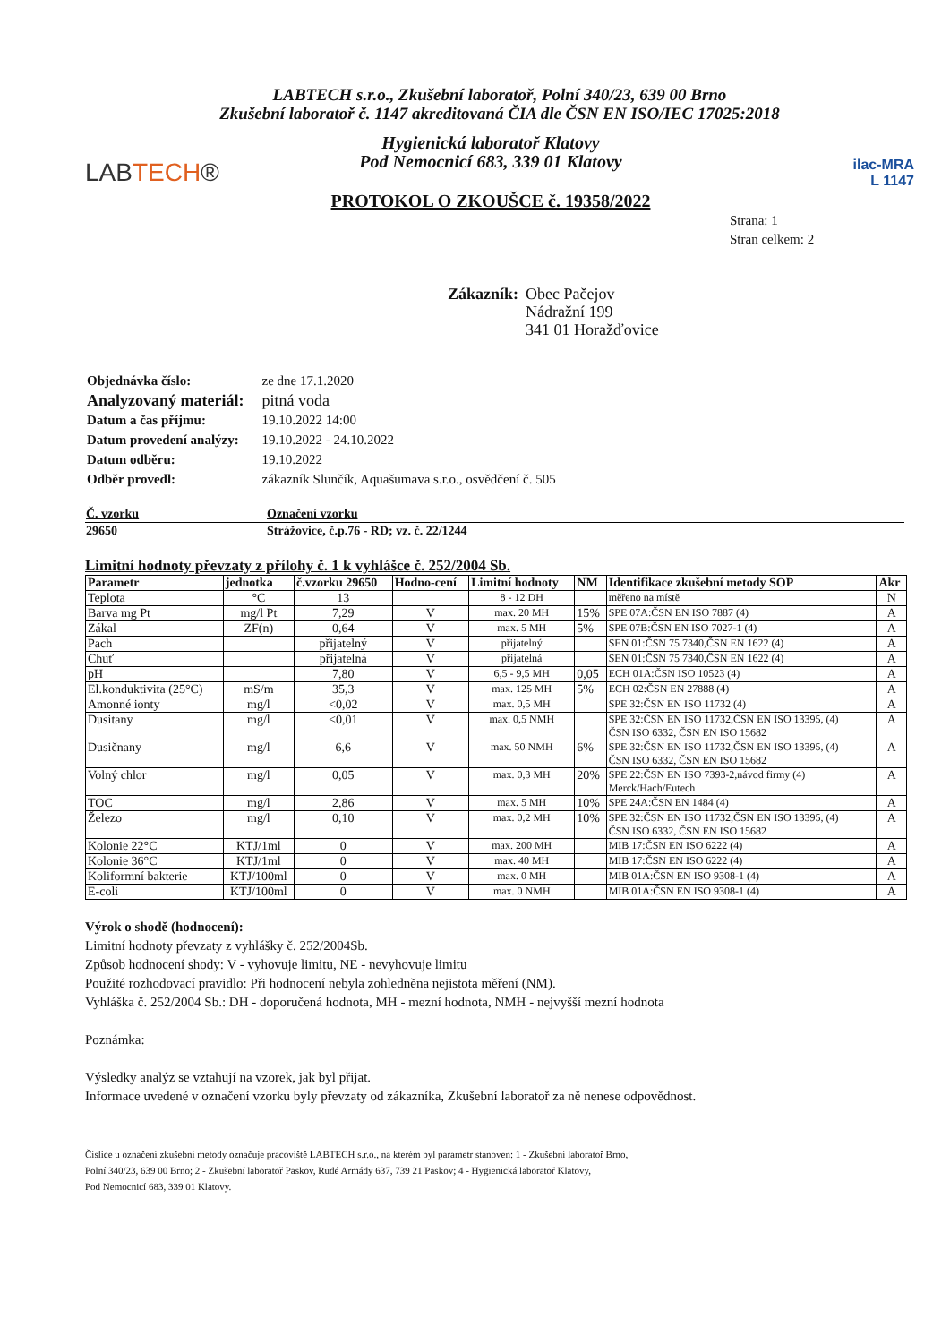LABTECH s.r.o., Zkušební laboratoř, Polní 340/23, 639 00 Brno
Zkušební laboratoř č. 1147 akreditovaná ČIA dle ČSN EN ISO/IEC 17025:2018
LABTECH®
Hygienická laboratoř Klatovy
Pod Nemocnicí 683, 339 01 Klatovy
PROTOKOL O ZKOUŠCE č. 19358/2022
ilac-MRA
L 1147
Strana: 1
Stran celkem: 2
Zákazník: Obec Pačejov
Nádražní 199
341 01 Horažďovice
| Objednávka číslo: | ze dne 17.1.2020 |
| Analyzovaný materiál: | pitná voda |
| Datum a čas příjmu: | 19.10.2022 14:00 |
| Datum provedení analýzy: | 19.10.2022 - 24.10.2022 |
| Datum odběru: | 19.10.2022 |
| Odběr provedl: | zákazník Slunčík, Aquašumava s.r.o., osvědčení č. 505 |
| Č. vzorku | Označení vzorku |
| --- | --- |
| 29650 | Strážovice, č.p.76 - RD; vz. č. 22/1244 |
Limitní hodnoty převzaty z přílohy č. 1 k vyhlášce č. 252/2004 Sb.
| Parametr | jednotka | č.vzorku 29650 | Hodno-cení | Limitní hodnoty | NM | Identifikace zkušební metody SOP | Akr |
| --- | --- | --- | --- | --- | --- | --- | --- |
| Teplota | °C | 13 | | 8 - 12 DH | | měřeno na místě | N |
| Barva mg Pt | mg/l Pt | 7,29 | V | max. 20 MH | 15% | SPE 07A:ČSN EN ISO 7887 (4) | A |
| Zákal | ZF(n) | 0,64 | V | max. 5 MH | 5% | SPE 07B:ČSN EN ISO 7027-1 (4) | A |
| Pach | | přijatelný | V | přijatelný | | SEN 01:ČSN 75 7340,ČSN EN 1622 (4) | A |
| Chuť | | přijatelná | V | přijatelná | | SEN 01:ČSN 75 7340,ČSN EN 1622 (4) | A |
| pH | | 7,80 | V | 6,5 - 9,5 MH | 0,05 | ECH 01A:ČSN ISO 10523 (4) | A |
| El.konduktivita (25°C) | mS/m | 35,3 | V | max. 125 MH | 5% | ECH 02:ČSN EN 27888 (4) | A |
| Amonné ionty | mg/l | <0,02 | V | max. 0,5 MH | | SPE 32:ČSN EN ISO 11732 (4) | A |
| Dusitany | mg/l | <0,01 | V | max. 0,5 NMH | | SPE 32:ČSN EN ISO 11732,ČSN EN ISO 13395, (4) ČSN ISO 6332, ČSN EN ISO 15682 | A |
| Dusičnany | mg/l | 6,6 | V | max. 50 NMH | 6% | SPE 32:ČSN EN ISO 11732,ČSN EN ISO 13395, (4) ČSN ISO 6332, ČSN EN ISO 15682 | A |
| Volný chlor | mg/l | 0,05 | V | max. 0,3 MH | 20% | SPE 22:ČSN EN ISO 7393-2,návod firmy (4) Merck/Hach/Eutech | A |
| TOC | mg/l | 2,86 | V | max. 5 MH | 10% | SPE 24A:ČSN EN 1484 (4) | A |
| Železo | mg/l | 0,10 | V | max. 0,2 MH | 10% | SPE 32:ČSN EN ISO 11732,ČSN EN ISO 13395, (4) ČSN ISO 6332, ČSN EN ISO 15682 | A |
| Kolonie 22°C | KTJ/1ml | 0 | V | max. 200 MH | | MIB 17:ČSN EN ISO 6222 (4) | A |
| Kolonie 36°C | KTJ/1ml | 0 | V | max. 40 MH | | MIB 17:ČSN EN ISO 6222 (4) | A |
| Koliformní bakterie | KTJ/100ml | 0 | V | max. 0 MH | | MIB 01A:ČSN EN ISO 9308-1 (4) | A |
| E-coli | KTJ/100ml | 0 | V | max. 0 NMH | | MIB 01A:ČSN EN ISO 9308-1 (4) | A |
Výrok o shodě (hodnocení):
Limitní hodnoty převzaty z vyhlášky č. 252/2004Sb.
Způsob hodnocení shody: V - vyhovuje limitu, NE - nevyhovuje limitu
Použité rozhodovací pravidlo: Při hodnocení nebyla zohledněna nejistota měření (NM).
Vyhláška č. 252/2004 Sb.: DH - doporučená hodnota, MH - mezní hodnota, NMH - nejvyšší mezní hodnota
Poznámka:
Výsledky analýz se vztahují na vzorek, jak byl přijat.
Informace uvedené v označení vzorku byly převzaty od zákazníka, Zkušební laboratoř za ně nenese odpovědnost.
Číslice u označení zkušební metody označuje pracoviště LABTECH s.r.o., na kterém byl parametr stanoven: 1 - Zkušební laboratoř Brno,
Polní 340/23, 639 00 Brno; 2 - Zkušební laboratoř Paskov, Rudé Armády 637, 739 21 Paskov; 4 - Hygienická laboratoř Klatovy,
Pod Nemocnicí 683, 339 01 Klatovy.